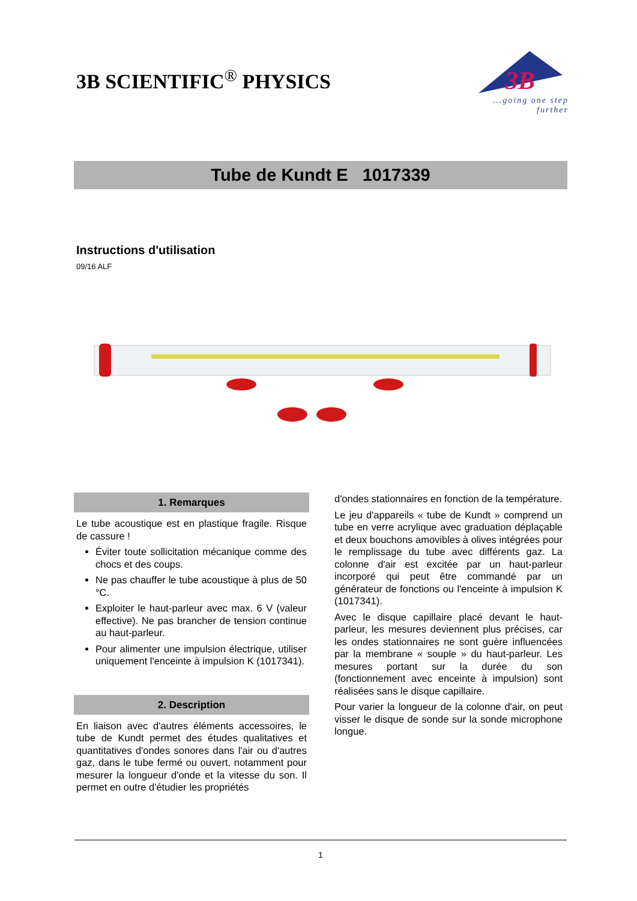3B SCIENTIFIC<sup>®</sup> PHYSICS
3B
...going one step further
Tube de Kundt E 1017339
Instructions d'utilisation
09/16 ALF
1. Remarques
Le tube acoustique est en plastique fragile. Risque de cassure !
Éviter toute sollicitation mécanique comme des chocs et des coups.
Ne pas chauffer le tube acoustique à plus de 50 °C.
Exploiter le haut-parleur avec max. 6 V (valeur effective). Ne pas brancher de tension continue au haut-parleur.
Pour alimenter une impulsion électrique, utiliser uniquement l'enceinte à impulsion K (1017341).
2. Description
En liaison avec d'autres éléments accessoires, le tube de Kundt permet des études qualitatives et quantitatives d'ondes sonores dans l'air ou d'autres gaz, dans le tube fermé ou ouvert, notamment pour mesurer la longueur d'onde et la vitesse du son. Il permet en outre d'étudier les propriétés
d'ondes stationnaires en fonction de la température.
Le jeu d'appareils « tube de Kundt » comprend un tube en verre acrylique avec graduation déplaçable et deux bouchons amovibles à olives intégrées pour le remplissage du tube avec différents gaz. La colonne d'air est excitée par un haut-parleur incorporé qui peut être commandé par un générateur de fonctions ou l'enceinte à impulsion K (1017341).
Avec le disque capillaire placé devant le haut-parleur, les mesures deviennent plus précises, car les ondes stationnaires ne sont guère influencées par la membrane « souple » du haut-parleur. Les mesures portant sur la durée du son (fonctionnement avec enceinte à impulsion) sont réalisées sans le disque capillaire.
Pour varier la longueur de la colonne d'air, on peut visser le disque de sonde sur la sonde microphone longue.
1